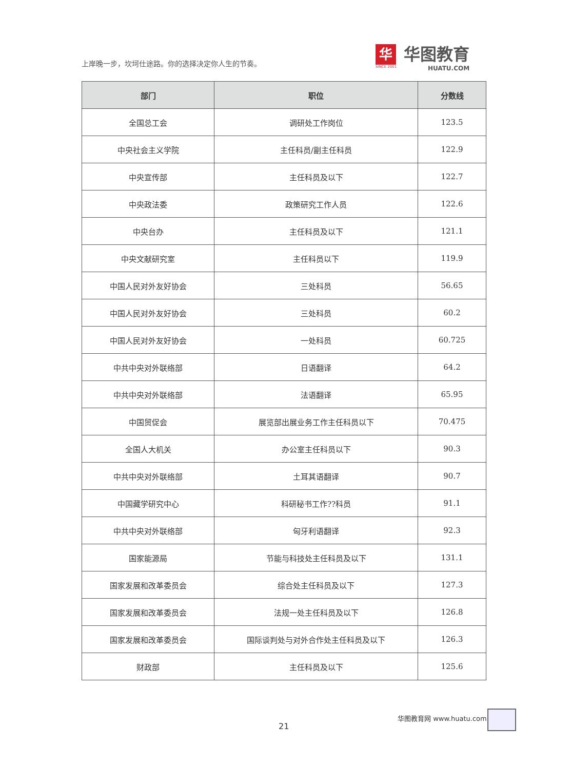上岸晚一步，坎坷仕途路。你的选择决定你人生的节奏。
华
SINCE 2001
华图教育
HUATU.COM
| 部门 | 职位 | 分数线 |
| --- | --- | --- |
| 全国总工会 | 调研处工作岗位 | 123.5 |
| 中央社会主义学院 | 主任科员/副主任科员 | 122.9 |
| 中央宣传部 | 主任科员及以下 | 122.7 |
| 中央政法委 | 政策研究工作人员 | 122.6 |
| 中央台办 | 主任科员及以下 | 121.1 |
| 中央文献研究室 | 主任科员以下 | 119.9 |
| 中国人民对外友好协会 | 三处科员 | 56.65 |
| 中国人民对外友好协会 | 三处科员 | 60.2 |
| 中国人民对外友好协会 | 一处科员 | 60.725 |
| 中共中央对外联络部 | 日语翻译 | 64.2 |
| 中共中央对外联络部 | 法语翻译 | 65.95 |
| 中国贸促会 | 展览部出展业务工作主任科员以下 | 70.475 |
| 全国人大机关 | 办公室主任科员以下 | 90.3 |
| 中共中央对外联络部 | 土耳其语翻译 | 90.7 |
| 中国藏学研究中心 | 科研秘书工作??科员 | 91.1 |
| 中共中央对外联络部 | 匈牙利语翻译 | 92.3 |
| 国家能源局 | 节能与科技处主任科员及以下 | 131.1 |
| 国家发展和改革委员会 | 综合处主任科员及以下 | 127.3 |
| 国家发展和改革委员会 | 法规一处主任科员及以下 | 126.8 |
| 国家发展和改革委员会 | 国际谈判处与对外合作处主任科员及以下 | 126.3 |
| 财政部 | 主任科员及以下 | 125.6 |
21
华图教育网 www.huatu.com